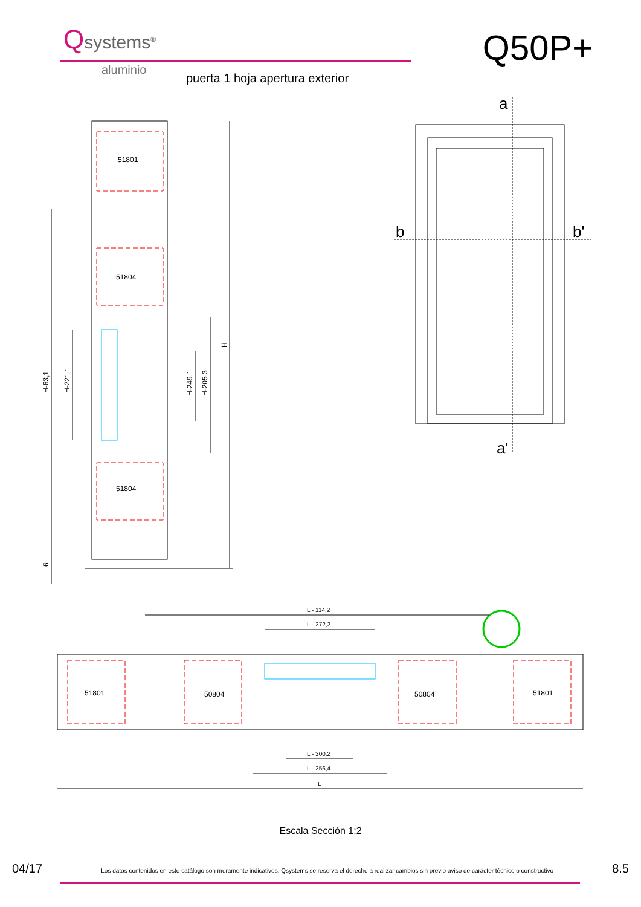Qsystems<sup>®</sup>
aluminio
Q50P+
puerta 1 hoja apertura exterior
51801
51804
51804
H-63,1
H-221,1
H-249,1
H-205,3
H
6
51801
50804
50804
51801
L - 114,2
L - 272,2
L - 300,2
L - 256,4
L
a
a'
b
b'
Escala Sección 1:2
04/17 Los datos contenidos en este catálogo son meramente indicativos, Qsystems se reserva el derecho a realizar cambios sin previo aviso de carácter técnico o constructivo 8.5